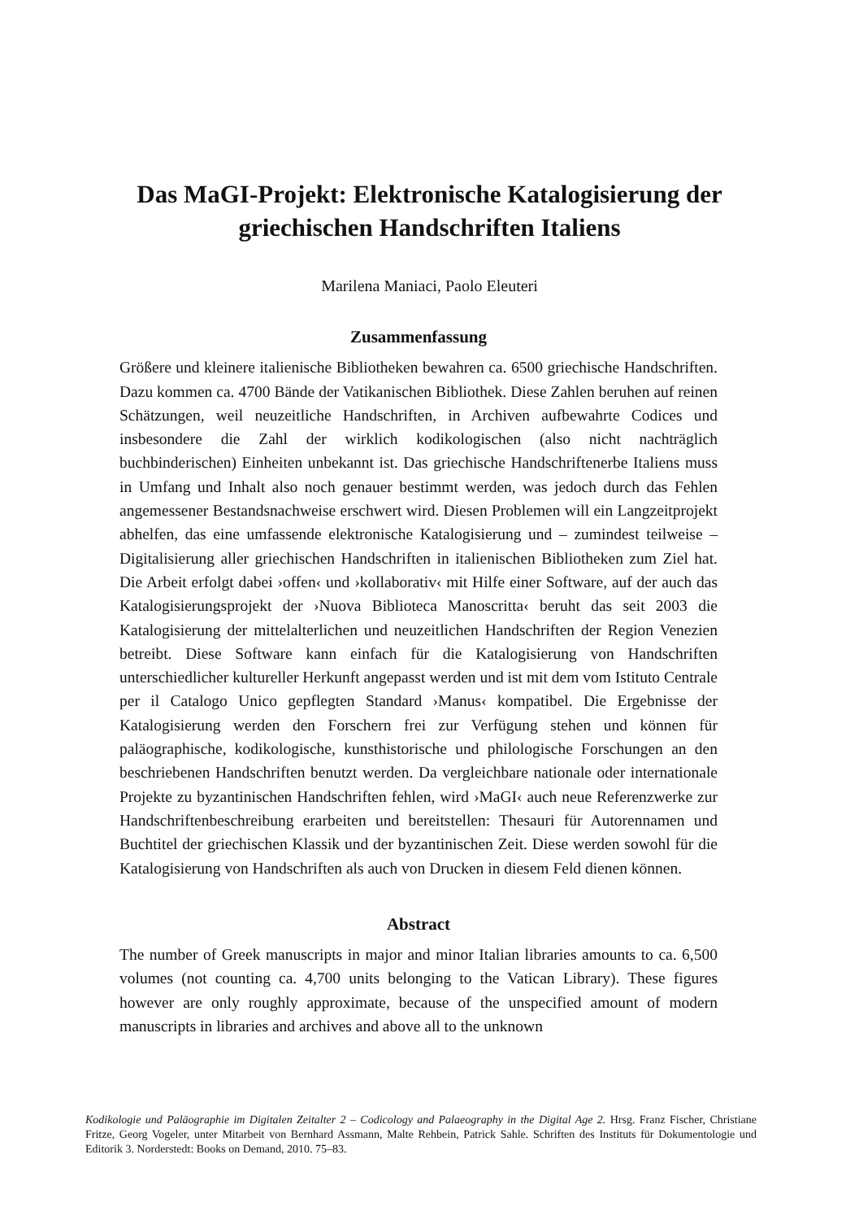Das MaGI-Projekt: Elektronische Katalogisierung der
griechischen Handschriften Italiens
Marilena Maniaci, Paolo Eleuteri
Zusammenfassung
Größere und kleinere italienische Bibliotheken bewahren ca. 6500 griechische Handschriften. Dazu kommen ca. 4700 Bände der Vatikanischen Bibliothek. Diese Zahlen beruhen auf reinen Schätzungen, weil neuzeitliche Handschriften, in Archiven aufbewahrte Codices und insbesondere die Zahl der wirklich kodikologischen (also nicht nachträglich buchbinderischen) Einheiten unbekannt ist. Das griechische Handschriftenerbe Italiens muss in Umfang und Inhalt also noch genauer bestimmt werden, was jedoch durch das Fehlen angemessener Bestandsnachweise erschwert wird. Diesen Problemen will ein Langzeitprojekt abhelfen, das eine umfassende elektronische Katalogisierung und – zumindest teilweise – Digitalisierung aller griechischen Handschriften in italienischen Bibliotheken zum Ziel hat. Die Arbeit erfolgt dabei ›offen‹ und ›kollaborativ‹ mit Hilfe einer Software, auf der auch das Katalogisierungsprojekt der ›Nuova Biblioteca Manoscritta‹ beruht das seit 2003 die Katalogisierung der mittelalterlichen und neuzeitlichen Handschriften der Region Venezien betreibt. Diese Software kann einfach für die Katalogisierung von Handschriften unterschiedlicher kultureller Herkunft angepasst werden und ist mit dem vom Istituto Centrale per il Catalogo Unico gepflegten Standard ›Manus‹ kompatibel. Die Ergebnisse der Katalogisierung werden den Forschern frei zur Verfügung stehen und können für paläographische, kodikologische, kunsthistorische und philologische Forschungen an den beschriebenen Handschriften benutzt werden. Da vergleichbare nationale oder internationale Projekte zu byzantinischen Handschriften fehlen, wird ›MaGI‹ auch neue Referenzwerke zur Handschriftenbeschreibung erarbeiten und bereitstellen: Thesauri für Autorennamen und Buchtitel der griechischen Klassik und der byzantinischen Zeit. Diese werden sowohl für die Katalogisierung von Handschriften als auch von Drucken in diesem Feld dienen können.
Abstract
The number of Greek manuscripts in major and minor Italian libraries amounts to ca. 6,500 volumes (not counting ca. 4,700 units belonging to the Vatican Library). These figures however are only roughly approximate, because of the unspecified amount of modern manuscripts in libraries and archives and above all to the unknown
Kodikologie und Paläographie im Digitalen Zeitalter 2 – Codicology and Palaeography in the Digital Age 2. Hrsg. Franz Fischer, Christiane Fritze, Georg Vogeler, unter Mitarbeit von Bernhard Assmann, Malte Rehbein, Patrick Sahle. Schriften des Instituts für Dokumentologie und Editorik 3. Norderstedt: Books on Demand, 2010. 75–83.